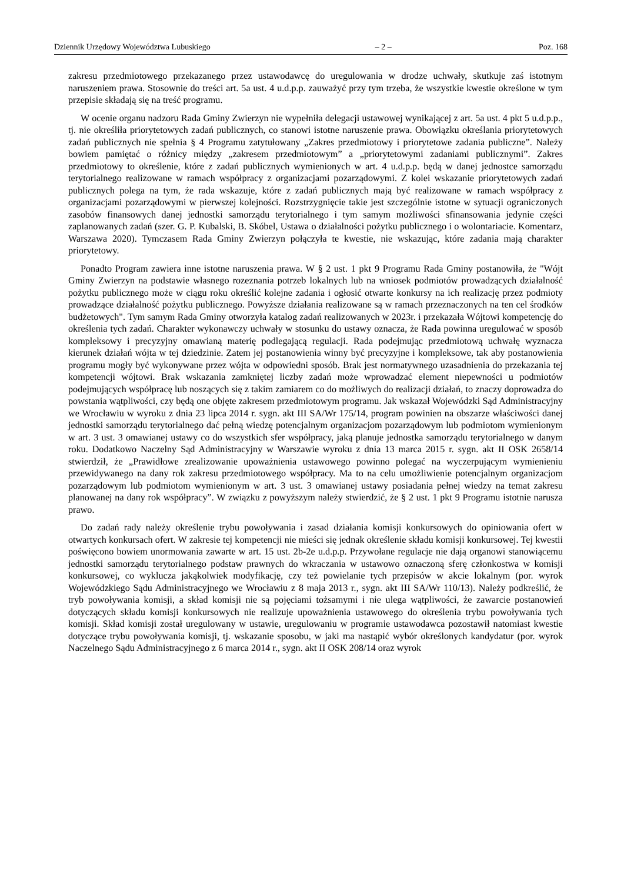Dziennik Urzędowy Województwa Lubuskiego – 2 – Poz. 168
zakresu przedmiotowego przekazanego przez ustawodawcę do uregulowania w drodze uchwały, skutkuje zaś istotnym naruszeniem prawa. Stosownie do treści art. 5a ust. 4 u.d.p.p. zauważyć przy tym trzeba, że wszystkie kwestie określone w tym przepisie składają się na treść programu.
W ocenie organu nadzoru Rada Gminy Zwierzyn nie wypełniła delegacji ustawowej wynikającej z art. 5a ust. 4 pkt 5 u.d.p.p., tj. nie określiła priorytetowych zadań publicznych, co stanowi istotne naruszenie prawa. Obowiązku określania priorytetowych zadań publicznych nie spełnia § 4 Programu zatytułowany „Zakres przedmiotowy i priorytetowe zadania publiczne”. Należy bowiem pamiętać o różnicy między „zakresem przedmiotowym” a „priorytetowymi zadaniami publicznymi”. Zakres przedmiotowy to określenie, które z zadań publicznych wymienionych w art. 4 u.d.p.p. będą w danej jednostce samorządu terytorialnego realizowane w ramach współpracy z organizacjami pozarządowymi. Z kolei wskazanie priorytetowych zadań publicznych polega na tym, że rada wskazuje, które z zadań publicznych mają być realizowane w ramach współpracy z organizacjami pozarządowymi w pierwszej kolejności. Rozstrzygnięcie takie jest szczególnie istotne w sytuacji ograniczonych zasobów finansowych danej jednostki samorządu terytorialnego i tym samym możliwości sfinansowania jedynie części zaplanowanych zadań (szer. G. P. Kubalski, B. Skóbel, Ustawa o działalności pożytku publicznego i o wolontariacie. Komentarz, Warszawa 2020). Tymczasem Rada Gminy Zwierzyn połączyła te kwestie, nie wskazując, które zadania mają charakter priorytetowy.
Ponadto Program zawiera inne istotne naruszenia prawa. W § 2 ust. 1 pkt 9 Programu Rada Gminy postanowiła, że "Wójt Gminy Zwierzyn na podstawie własnego rozeznania potrzeb lokalnych lub na wniosek podmiotów prowadzących działalność pożytku publicznego może w ciągu roku określić kolejne zadania i ogłosić otwarte konkursy na ich realizację przez podmioty prowadzące działalność pożytku publicznego. Powyższe działania realizowane są w ramach przeznaczonych na ten cel środków budżetowych". Tym samym Rada Gminy otworzyła katalog zadań realizowanych w 2023r. i przekazała Wójtowi kompetencję do określenia tych zadań. Charakter wykonawczy uchwały w stosunku do ustawy oznacza, że Rada powinna uregulować w sposób kompleksowy i precyzyjny omawianą materię podlegającą regulacji. Rada podejmując przedmiotową uchwałę wyznacza kierunek działań wójta w tej dziedzinie. Zatem jej postanowienia winny być precyzyjne i kompleksowe, tak aby postanowienia programu mogły być wykonywane przez wójta w odpowiedni sposób. Brak jest normatywnego uzasadnienia do przekazania tej kompetencji wójtowi. Brak wskazania zamkniętej liczby zadań może wprowadzać element niepewności u podmiotów podejmujących współpracę lub noszących się z takim zamiarem co do możliwych do realizacji działań, to znaczy doprowadza do powstania wątpliwości, czy będą one objęte zakresem przedmiotowym programu. Jak wskazał Wojewódzki Sąd Administracyjny we Wrocławiu w wyroku z dnia 23 lipca 2014 r. sygn. akt III SA/Wr 175/14, program powinien na obszarze właściwości danej jednostki samorządu terytorialnego dać pełną wiedzę potencjalnym organizacjom pozarządowym lub podmiotom wymienionym w art. 3 ust. 3 omawianej ustawy co do wszystkich sfer współpracy, jaką planuje jednostka samorządu terytorialnego w danym roku. Dodatkowo Naczelny Sąd Administracyjny w Warszawie wyroku z dnia 13 marca 2015 r. sygn. akt II OSK 2658/14 stwierdził, że „Prawidłowe zrealizowanie upoważnienia ustawowego powinno polegać na wyczerpującym wymienieniu przewidywanego na dany rok zakresu przedmiotowego współpracy. Ma to na celu umożliwienie potencjalnym organizacjom pozarządowym lub podmiotom wymienionym w art. 3 ust. 3 omawianej ustawy posiadania pełnej wiedzy na temat zakresu planowanej na dany rok współpracy”. W związku z powyższym należy stwierdzić, że § 2 ust. 1 pkt 9 Programu istotnie narusza prawo.
Do zadań rady należy określenie trybu powoływania i zasad działania komisji konkursowych do opiniowania ofert w otwartych konkursach ofert. W zakresie tej kompetencji nie mieści się jednak określenie składu komisji konkursowej. Tej kwestii poświęcono bowiem unormowania zawarte w art. 15 ust. 2b-2e u.d.p.p. Przywołane regulacje nie dają organowi stanowiącemu jednostki samorządu terytorialnego podstaw prawnych do wkraczania w ustawowo oznaczoną sferę członkostwa w komisji konkursowej, co wyklucza jakąkolwiek modyfikację, czy też powielanie tych przepisów w akcie lokalnym (por. wyrok Wojewódzkiego Sądu Administracyjnego we Wrocławiu z 8 maja 2013 r., sygn. akt III SA/Wr 110/13). Należy podkreślić, że tryb powoływania komisji, a skład komisji nie są pojęciami tożsamymi i nie ulega wątpliwości, że zawarcie postanowień dotyczących składu komisji konkursowych nie realizuje upoważnienia ustawowego do określenia trybu powoływania tych komisji. Skład komisji został uregulowany w ustawie, uregulowaniu w programie ustawodawca pozostawił natomiast kwestie dotyczące trybu powoływania komisji, tj. wskazanie sposobu, w jaki ma nastąpić wybór określonych kandydatur (por. wyrok Naczelnego Sądu Administracyjnego z 6 marca 2014 r., sygn. akt II OSK 208/14 oraz wyrok